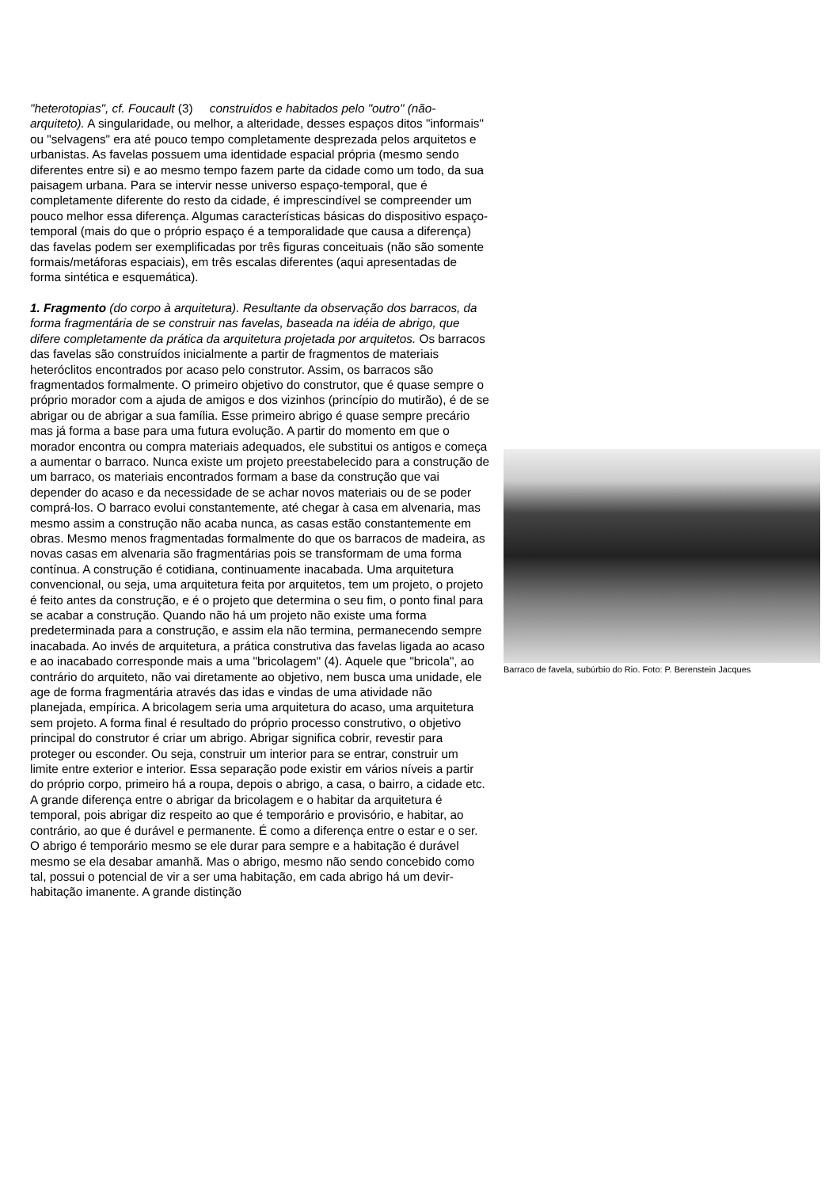"heterotopias", cf. Foucault (3) construídos e habitados pelo "outro" (não-arquiteto). A singularidade, ou melhor, a alteridade, desses espaços ditos "informais" ou "selvagens" era até pouco tempo completamente desprezada pelos arquitetos e urbanistas. As favelas possuem uma identidade espacial própria (mesmo sendo diferentes entre si) e ao mesmo tempo fazem parte da cidade como um todo, da sua paisagem urbana. Para se intervir nesse universo espaço-temporal, que é completamente diferente do resto da cidade, é imprescindível se compreender um pouco melhor essa diferença. Algumas características básicas do dispositivo espaço-temporal (mais do que o próprio espaço é a temporalidade que causa a diferença) das favelas podem ser exemplificadas por três figuras conceituais (não são somente formais/metáforas espaciais), em três escalas diferentes (aqui apresentadas de forma sintética e esquemática).
1. Fragmento (do corpo à arquitetura). Resultante da observação dos barracos, da forma fragmentária de se construir nas favelas, baseada na idéia de abrigo, que difere completamente da prática da arquitetura projetada por arquitetos. Os barracos das favelas são construídos inicialmente a partir de fragmentos de materiais heteróclitos encontrados por acaso pelo construtor. Assim, os barracos são fragmentados formalmente. O primeiro objetivo do construtor, que é quase sempre o próprio morador com a ajuda de amigos e dos vizinhos (princípio do mutirão), é de se abrigar ou de abrigar a sua família. Esse primeiro abrigo é quase sempre precário mas já forma a base para uma futura evolução. A partir do momento em que o morador encontra ou compra materiais adequados, ele substitui os antigos e começa a aumentar o barraco. Nunca existe um projeto preestabelecido para a construção de um barraco, os materiais encontrados formam a base da construção que vai depender do acaso e da necessidade de se achar novos materiais ou de se poder comprá-los. O barraco evolui constantemente, até chegar à casa em alvenaria, mas mesmo assim a construção não acaba nunca, as casas estão constantemente em obras. Mesmo menos fragmentadas formalmente do que os barracos de madeira, as novas casas em alvenaria são fragmentárias pois se transformam de uma forma contínua. A construção é cotidiana, continuamente inacabada. Uma arquitetura convencional, ou seja, uma arquitetura feita por arquitetos, tem um projeto, o projeto é feito antes da construção, e é o projeto que determina o seu fim, o ponto final para se acabar a construção. Quando não há um projeto não existe uma forma predeterminada para a construção, e assim ela não termina, permanecendo sempre inacabada. Ao invés de arquitetura, a prática construtiva das favelas ligada ao acaso e ao inacabado corresponde mais a uma "bricolagem" (4). Aquele que "bricola", ao contrário do arquiteto, não vai diretamente ao objetivo, nem busca uma unidade, ele age de forma fragmentária através das idas e vindas de uma atividade não planejada, empírica. A bricolagem seria uma arquitetura do acaso, uma arquitetura sem projeto. A forma final é resultado do próprio processo construtivo, o objetivo principal do construtor é criar um abrigo. Abrigar significa cobrir, revestir para proteger ou esconder. Ou seja, construir um interior para se entrar, construir um limite entre exterior e interior. Essa separação pode existir em vários níveis a partir do próprio corpo, primeiro há a roupa, depois o abrigo, a casa, o bairro, a cidade etc. A grande diferença entre o abrigar da bricolagem e o habitar da arquitetura é temporal, pois abrigar diz respeito ao que é temporário e provisório, e habitar, ao contrário, ao que é durável e permanente. É como a diferença entre o estar e o ser. O abrigo é temporário mesmo se ele durar para sempre e a habitação é durável mesmo se ela desabar amanhã. Mas o abrigo, mesmo não sendo concebido como tal, possui o potencial de vir a ser uma habitação, em cada abrigo há um devir-habitação imanente. A grande distinção
Barraco de favela, subúrbio do Rio. Foto: P. Berenstein Jacques